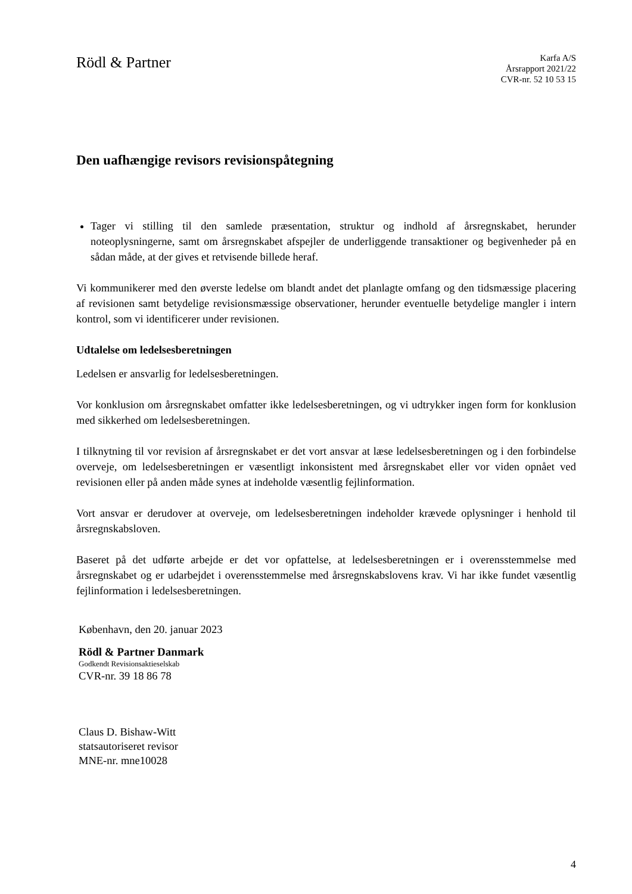Rödl & Partner
Karfa A/S
Årsrapport 2021/22
CVR-nr. 52 10 53 15
Den uafhængige revisors revisionspåtegning
Tager vi stilling til den samlede præsentation, struktur og indhold af årsregnskabet, herunder noteoplysningerne, samt om årsregnskabet afspejler de underliggende transaktioner og begivenheder på en sådan måde, at der gives et retvisende billede heraf.
Vi kommunikerer med den øverste ledelse om blandt andet det planlagte omfang og den tidsmæssige placering af revisionen samt betydelige revisionsmæssige observationer, herunder eventuelle betydelige mangler i intern kontrol, som vi identificerer under revisionen.
Udtalelse om ledelsesberetningen
Ledelsen er ansvarlig for ledelsesberetningen.
Vor konklusion om årsregnskabet omfatter ikke ledelsesberetningen, og vi udtrykker ingen form for konklusion med sikkerhed om ledelsesberetningen.
I tilknytning til vor revision af årsregnskabet er det vort ansvar at læse ledelsesberetningen og i den forbindelse overveje, om ledelsesberetningen er væsentligt inkonsistent med årsregnskabet eller vor viden opnået ved revisionen eller på anden måde synes at indeholde væsentlig fejlinformation.
Vort ansvar er derudover at overveje, om ledelsesberetningen indeholder krævede oplysninger i henhold til årsregnskabsloven.
Baseret på det udførte arbejde er det vor opfattelse, at ledelsesberetningen er i overensstemmelse med årsregnskabet og er udarbejdet i overensstemmelse med årsregnskabslovens krav. Vi har ikke fundet væsentlig fejlinformation i ledelsesberetningen.
København, den 20. januar 2023
Rödl & Partner Danmark
Godkendt Revisionsaktieselskab
CVR-nr. 39 18 86 78
Claus D. Bishaw-Witt
statsautoriseret revisor
MNE-nr. mne10028
4